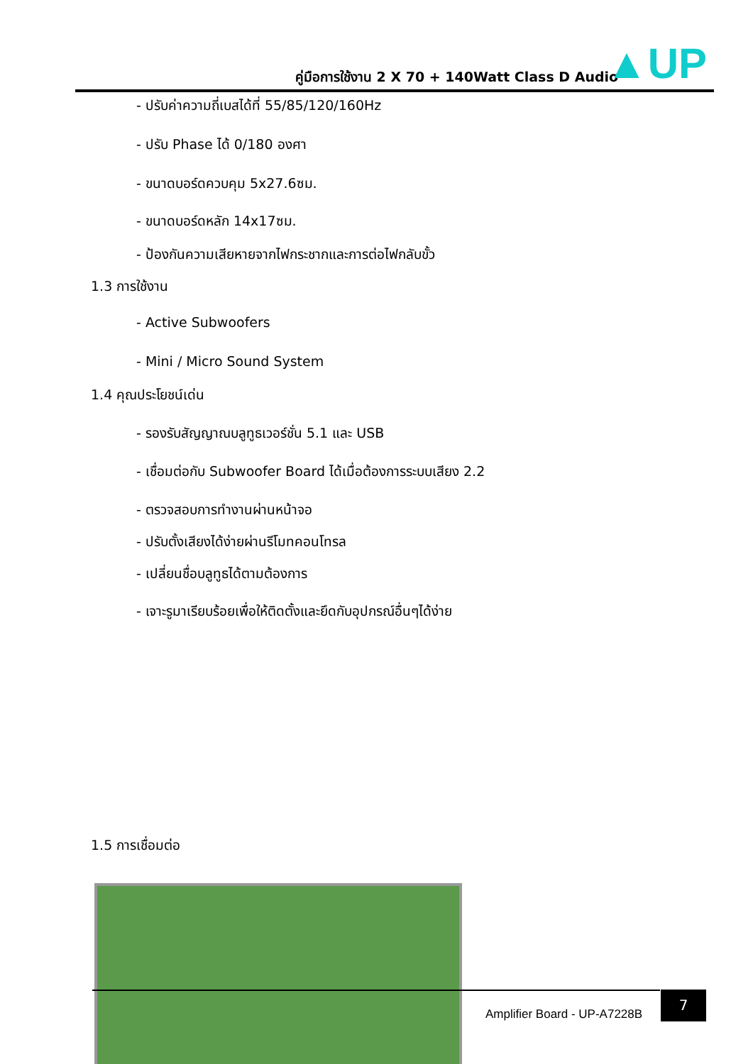คู่มือการใช้งาน 2 X 70 + 140Watt Class D Audio
▲UP
- ปรับค่าความถี่เบสได้ที่ 55/85/120/160Hz
- ปรับ Phase ได้ 0/180 องศา
- ขนาดบอร์ดควบคุม 5x27.6ซม.
- ขนาดบอร์ดหลัก 14x17ซม.
- ป้องกันความเสียหายจากไฟกระชากและการต่อไฟกลับขั้ว
1.3 การใช้งาน
- Active Subwoofers
- Mini / Micro Sound System
1.4 คุณประโยชน์เด่น
- รองรับสัญญาณบลูทูธเวอร์ชั่น 5.1 และ USB
- เชื่อมต่อกับ Subwoofer Board ได้เมื่อต้องการระบบเสียง 2.2
- ตรวจสอบการทำงานผ่านหน้าจอ
- ปรับตั้งเสียงได้ง่ายผ่านรีโมทคอนโทรล
- เปลี่ยนชื่อบลูทูธได้ตามต้องการ
- เจาะรูมาเรียบร้อยเพื่อให้ติดตั้งและยึดกับอุปกรณ์อื่นๆได้ง่าย
1.5 การเชื่อมต่อ
Amplifier Board - UP-A7228B
7